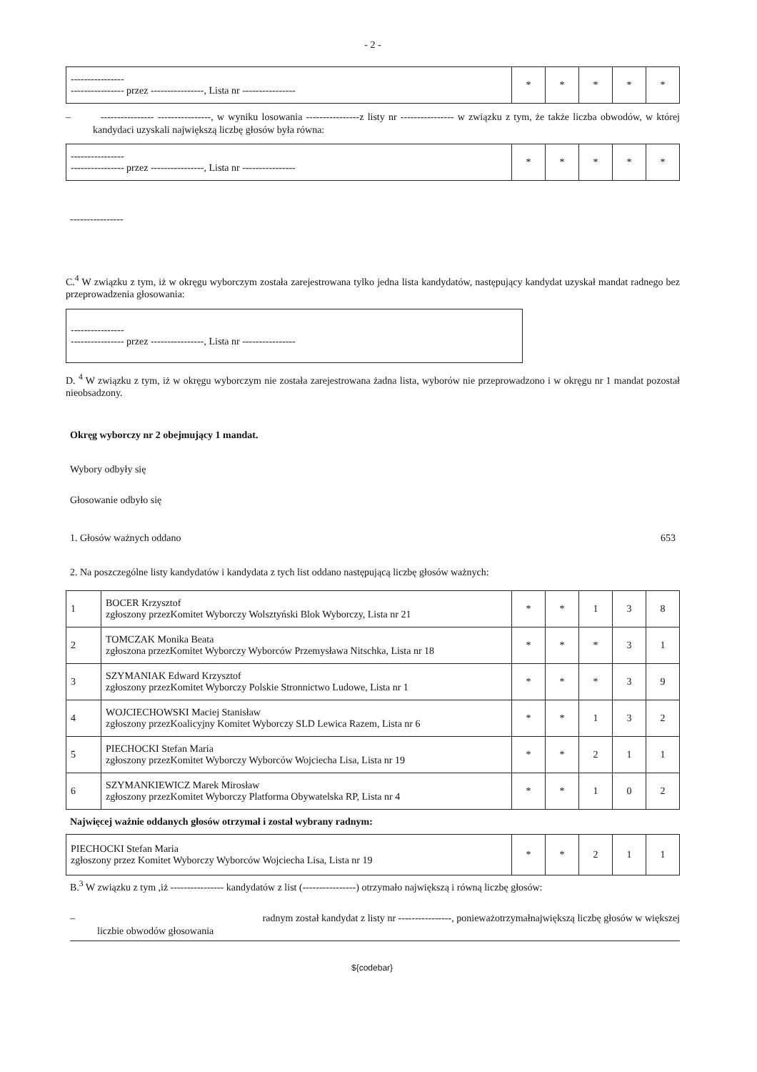- 2 -
| ---------------- ---------------- przez ----------------, Lista nr ---------------- | * | * | * | * | * |
– ---------------- ----------------, w wyniku losowania ----------------z listy nr ---------------- w związku z tym, że także liczba obwodów, w której kandydaci uzyskali największą liczbę głosów była równa:
| ---------------- ---------------- przez ----------------, Lista nr ---------------- | * | * | * | * | * |
----------------
C.<sup>4</sup> W związku z tym, iż w okręgu wyborczym została zarejestrowana tylko jedna lista kandydatów, następujący kandydat uzyskał mandat radnego bez przeprowadzenia głosowania:
| ---------------- ---------------- przez ----------------, Lista nr ---------------- |
D. <sup>4</sup> W związku z tym, iż w okręgu wyborczym nie została zarejestrowana żadna lista, wyborów nie przeprowadzono i w okręgu nr 1 mandat pozostał nieobsadzony.
Okręg wyborczy nr 2 obejmujący 1 mandat.
Wybory odbyły się
Głosowanie odbyło się
1. Głosów ważnych oddano 653
2. Na poszczególne listy kandydatów i kandydata z tych list oddano następującą liczbę głosów ważnych:
| 1 | BOCER Krzysztof zgłoszony przezKomitet Wyborczy Wolsztyński Blok Wyborczy, Lista nr 21 | * | * | 1 | 3 | 8 |
| 2 | TOMCZAK Monika Beata zgłoszona przezKomitet Wyborczy Wyborców Przemysława Nitschka, Lista nr 18 | * | * | * | 3 | 1 |
| 3 | SZYMANIAK Edward Krzysztof zgłoszony przezKomitet Wyborczy Polskie Stronnictwo Ludowe, Lista nr 1 | * | * | * | 3 | 9 |
| 4 | WOJCIECHOWSKI Maciej Stanisław zgłoszony przezKoalicyjny Komitet Wyborczy SLD Lewica Razem, Lista nr 6 | * | * | 1 | 3 | 2 |
| 5 | PIECHOCKI Stefan Maria zgłoszony przezKomitet Wyborczy Wyborców Wojciecha Lisa, Lista nr 19 | * | * | 2 | 1 | 1 |
| 6 | SZYMANKIEWICZ Marek Mirosław zgłoszony przezKomitet Wyborczy Platforma Obywatelska RP, Lista nr 4 | * | * | 1 | 0 | 2 |
Najwięcej ważnie oddanych głosów otrzymał i został wybrany radnym:
| PIECHOCKI Stefan Maria zgłoszony przez Komitet Wyborczy Wyborców Wojciecha Lisa, Lista nr 19 | * | * | 2 | 1 | 1 |
B.<sup>3</sup> W związku z tym ,iż ---------------- kandydatów z list (----------------) otrzymało największą i równą liczbę głosów:
– radnym został kandydat z listy nr ----------------, ponieważotrzymałnajwiększą liczbę głosów w większej liczbie obwodów głosowania
${codebar}